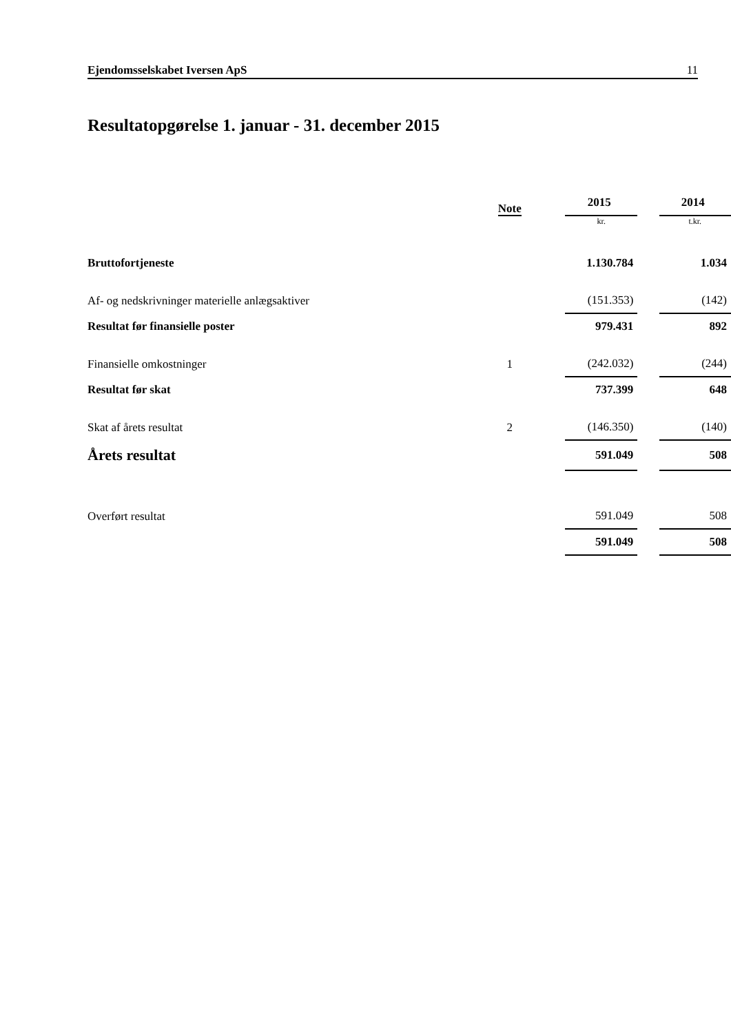Ejendomsselskabet Iversen ApS 11
Resultatopgørelse 1. januar - 31. december 2015
| | Note | | 2015 | | 2014 |
| --- | --- | --- | --- | --- | --- |
| | | | kr. | | t.kr. |
| Bruttofortjeneste | | | 1.130.784 | | 1.034 |
| Af- og nedskrivninger materielle anlægsaktiver | | | (151.353) | | (142) |
| Resultat før finansielle poster | | | 979.431 | | 892 |
| Finansielle omkostninger | 1 | | (242.032) | | (244) |
| Resultat før skat | | | 737.399 | | 648 |
| Skat af årets resultat | 2 | | (146.350) | | (140) |
| Årets resultat | | | 591.049 | | 508 |
| Overført resultat | | | 591.049 | | 508 |
| | | | 591.049 | | 508 |